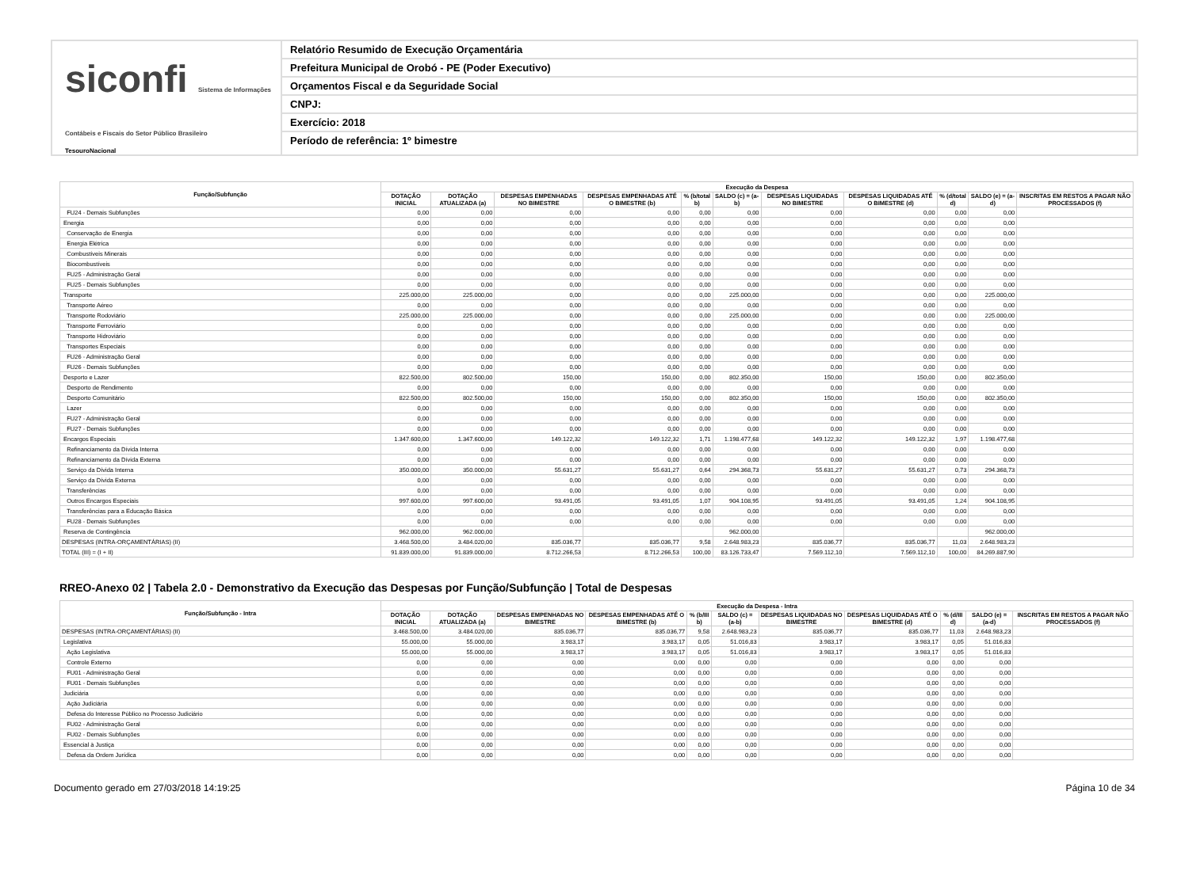siconfi Sistema de Informações Contábeis e Fiscais do Setor Público Brasileiro
TesouroNacional
Relatório Resumido de Execução Orçamentária
Prefeitura Municipal de Orobó - PE (Poder Executivo)
Orçamentos Fiscal e da Seguridade Social
CNPJ:
Exercício: 2018
Período de referência: 1º bimestre
| Função/Subfunção | Execução da Despesa | | | | | | | | | | |
| --- | --- | --- | --- | --- | --- | --- | --- | --- | --- | --- | --- |
| | DOTAÇÃO INICIAL | DOTAÇÃO ATUALIZADA (a) | DESPESAS EMPENHADAS NO BIMESTRE | DESPESAS EMPENHADAS ATÉ O BIMESTRE (b) | % (b/total b) | SALDO (c) = (a-b) | DESPESAS LIQUIDADAS NO BIMESTRE | DESPESAS LIQUIDADAS ATÉ O BIMESTRE (d) | % (d/total d) | SALDO (e) = (a-d) | INSCRITAS EM RESTOS A PAGAR NÃO PROCESSADOS (f) |
| FU24 - Demais Subfunções | 0,00 | 0,00 | 0,00 | 0,00 | 0,00 | 0,00 | 0,00 | 0,00 | 0,00 | 0,00 | |
| Energia | 0,00 | 0,00 | 0,00 | 0,00 | 0,00 | 0,00 | 0,00 | 0,00 | 0,00 | 0,00 | |
| Conservação de Energia | 0,00 | 0,00 | 0,00 | 0,00 | 0,00 | 0,00 | 0,00 | 0,00 | 0,00 | 0,00 | |
| Energia Elétrica | 0,00 | 0,00 | 0,00 | 0,00 | 0,00 | 0,00 | 0,00 | 0,00 | 0,00 | 0,00 | |
| Combustíveis Minerais | 0,00 | 0,00 | 0,00 | 0,00 | 0,00 | 0,00 | 0,00 | 0,00 | 0,00 | 0,00 | |
| Biocombustíveis | 0,00 | 0,00 | 0,00 | 0,00 | 0,00 | 0,00 | 0,00 | 0,00 | 0,00 | 0,00 | |
| FU25 - Administração Geral | 0,00 | 0,00 | 0,00 | 0,00 | 0,00 | 0,00 | 0,00 | 0,00 | 0,00 | 0,00 | |
| FU25 - Demais Subfunções | 0,00 | 0,00 | 0,00 | 0,00 | 0,00 | 0,00 | 0,00 | 0,00 | 0,00 | 0,00 | |
| Transporte | 225.000,00 | 225.000,00 | 0,00 | 0,00 | 0,00 | 225.000,00 | 0,00 | 0,00 | 0,00 | 225.000,00 | |
| Transporte Aéreo | 0,00 | 0,00 | 0,00 | 0,00 | 0,00 | 0,00 | 0,00 | 0,00 | 0,00 | 0,00 | |
| Transporte Rodoviário | 225.000,00 | 225.000,00 | 0,00 | 0,00 | 0,00 | 225.000,00 | 0,00 | 0,00 | 0,00 | 225.000,00 | |
| Transporte Ferroviário | 0,00 | 0,00 | 0,00 | 0,00 | 0,00 | 0,00 | 0,00 | 0,00 | 0,00 | 0,00 | |
| Transporte Hidroviário | 0,00 | 0,00 | 0,00 | 0,00 | 0,00 | 0,00 | 0,00 | 0,00 | 0,00 | 0,00 | |
| Transportes Especiais | 0,00 | 0,00 | 0,00 | 0,00 | 0,00 | 0,00 | 0,00 | 0,00 | 0,00 | 0,00 | |
| FU26 - Administração Geral | 0,00 | 0,00 | 0,00 | 0,00 | 0,00 | 0,00 | 0,00 | 0,00 | 0,00 | 0,00 | |
| FU26 - Demais Subfunções | 0,00 | 0,00 | 0,00 | 0,00 | 0,00 | 0,00 | 0,00 | 0,00 | 0,00 | 0,00 | |
| Desporto e Lazer | 822.500,00 | 802.500,00 | 150,00 | 150,00 | 0,00 | 802.350,00 | 150,00 | 150,00 | 0,00 | 802.350,00 | |
| Desporto de Rendimento | 0,00 | 0,00 | 0,00 | 0,00 | 0,00 | 0,00 | 0,00 | 0,00 | 0,00 | 0,00 | |
| Desporto Comunitário | 822.500,00 | 802.500,00 | 150,00 | 150,00 | 0,00 | 802.350,00 | 150,00 | 150,00 | 0,00 | 802.350,00 | |
| Lazer | 0,00 | 0,00 | 0,00 | 0,00 | 0,00 | 0,00 | 0,00 | 0,00 | 0,00 | 0,00 | |
| FU27 - Administração Geral | 0,00 | 0,00 | 0,00 | 0,00 | 0,00 | 0,00 | 0,00 | 0,00 | 0,00 | 0,00 | |
| FU27 - Demais Subfunções | 0,00 | 0,00 | 0,00 | 0,00 | 0,00 | 0,00 | 0,00 | 0,00 | 0,00 | 0,00 | |
| Encargos Especiais | 1.347.600,00 | 1.347.600,00 | 149.122,32 | 149.122,32 | 1,71 | 1.198.477,68 | 149.122,32 | 149.122,32 | 1,97 | 1.198.477,68 | |
| Refinanciamento da Dívida Interna | 0,00 | 0,00 | 0,00 | 0,00 | 0,00 | 0,00 | 0,00 | 0,00 | 0,00 | 0,00 | |
| Refinanciamento da Dívida Externa | 0,00 | 0,00 | 0,00 | 0,00 | 0,00 | 0,00 | 0,00 | 0,00 | 0,00 | 0,00 | |
| Serviço da Dívida Interna | 350.000,00 | 350.000,00 | 55.631,27 | 55.631,27 | 0,64 | 294.368,73 | 55.631,27 | 55.631,27 | 0,73 | 294.368,73 | |
| Serviço da Dívida Externa | 0,00 | 0,00 | 0,00 | 0,00 | 0,00 | 0,00 | 0,00 | 0,00 | 0,00 | 0,00 | |
| Transferências | 0,00 | 0,00 | 0,00 | 0,00 | 0,00 | 0,00 | 0,00 | 0,00 | 0,00 | 0,00 | |
| Outros Encargos Especiais | 997.600,00 | 997.600,00 | 93.491,05 | 93.491,05 | 1,07 | 904.108,95 | 93.491,05 | 93.491,05 | 1,24 | 904.108,95 | |
| Transferências para a Educação Básica | 0,00 | 0,00 | 0,00 | 0,00 | 0,00 | 0,00 | 0,00 | 0,00 | 0,00 | 0,00 | |
| FU28 - Demais Subfunções | 0,00 | 0,00 | 0,00 | 0,00 | 0,00 | 0,00 | 0,00 | 0,00 | 0,00 | 0,00 | |
| Reserva de Contingência | 962.000,00 | 962.000,00 | | | | 962.000,00 | | | | 962.000,00 | |
| DESPESAS (INTRA-ORÇAMENTÁRIAS) (II) | 3.468.500,00 | 3.484.020,00 | 835.036,77 | 835.036,77 | 9,58 | 2.648.983,23 | 835.036,77 | 835.036,77 | 11,03 | 2.648.983,23 | |
| TOTAL (III) = (I + II) | 91.839.000,00 | 91.839.000,00 | 8.712.266,53 | 8.712.266,53 | 100,00 | 83.126.733,47 | 7.569.112,10 | 7.569.112,10 | 100,00 | 84.269.887,90 | |
RREO-Anexo 02 | Tabela 2.0 - Demonstrativo da Execução das Despesas por Função/Subfunção | Total de Despesas
| Função/Subfunção - Intra | Execução da Despesa - Intra | | | | | | | | | | |
| --- | --- | --- | --- | --- | --- | --- | --- | --- | --- | --- | --- |
| | DOTAÇÃO INICIAL | DOTAÇÃO ATUALIZADA (a) | DESPESAS EMPENHADAS NO BIMESTRE | DESPESAS EMPENHADAS ATÉ O BIMESTRE (b) | % (b/III b) | SALDO (c) = (a-b) | DESPESAS LIQUIDADAS NO BIMESTRE | DESPESAS LIQUIDADAS ATÉ O BIMESTRE (d) | % (d/III d) | SALDO (e) = (a-d) | INSCRITAS EM RESTOS A PAGAR NÃO PROCESSADOS (f) |
| DESPESAS (INTRA-ORÇAMENTÁRIAS) (II) | 3.468.500,00 | 3.484.020,00 | 835.036,77 | 835.036,77 | 9,58 | 2.648.983,23 | 835.036,77 | 835.036,77 | 11,03 | 2.648.983,23 | |
| Legislativa | 55.000,00 | 55.000,00 | 3.983,17 | 3.983,17 | 0,05 | 51.016,83 | 3.983,17 | 3.983,17 | 0,05 | 51.016,83 | |
| Ação Legislativa | 55.000,00 | 55.000,00 | 3.983,17 | 3.983,17 | 0,05 | 51.016,83 | 3.983,17 | 3.983,17 | 0,05 | 51.016,83 | |
| Controle Externo | 0,00 | 0,00 | 0,00 | 0,00 | 0,00 | 0,00 | 0,00 | 0,00 | 0,00 | 0,00 | |
| FU01 - Administração Geral | 0,00 | 0,00 | 0,00 | 0,00 | 0,00 | 0,00 | 0,00 | 0,00 | 0,00 | 0,00 | |
| FU01 - Demais Subfunções | 0,00 | 0,00 | 0,00 | 0,00 | 0,00 | 0,00 | 0,00 | 0,00 | 0,00 | 0,00 | |
| Judiciária | 0,00 | 0,00 | 0,00 | 0,00 | 0,00 | 0,00 | 0,00 | 0,00 | 0,00 | 0,00 | |
| Ação Judiciária | 0,00 | 0,00 | 0,00 | 0,00 | 0,00 | 0,00 | 0,00 | 0,00 | 0,00 | 0,00 | |
| Defesa do Interesse Público no Processo Judiciário | 0,00 | 0,00 | 0,00 | 0,00 | 0,00 | 0,00 | 0,00 | 0,00 | 0,00 | 0,00 | |
| FU02 - Administração Geral | 0,00 | 0,00 | 0,00 | 0,00 | 0,00 | 0,00 | 0,00 | 0,00 | 0,00 | 0,00 | |
| FU02 - Demais Subfunções | 0,00 | 0,00 | 0,00 | 0,00 | 0,00 | 0,00 | 0,00 | 0,00 | 0,00 | 0,00 | |
| Essencial à Justiça | 0,00 | 0,00 | 0,00 | 0,00 | 0,00 | 0,00 | 0,00 | 0,00 | 0,00 | 0,00 | |
| Defesa da Ordem Jurídica | 0,00 | 0,00 | 0,00 | 0,00 | 0,00 | 0,00 | 0,00 | 0,00 | 0,00 | 0,00 | |
Documento gerado em 27/03/2018 14:19:25 Página 10 de 34